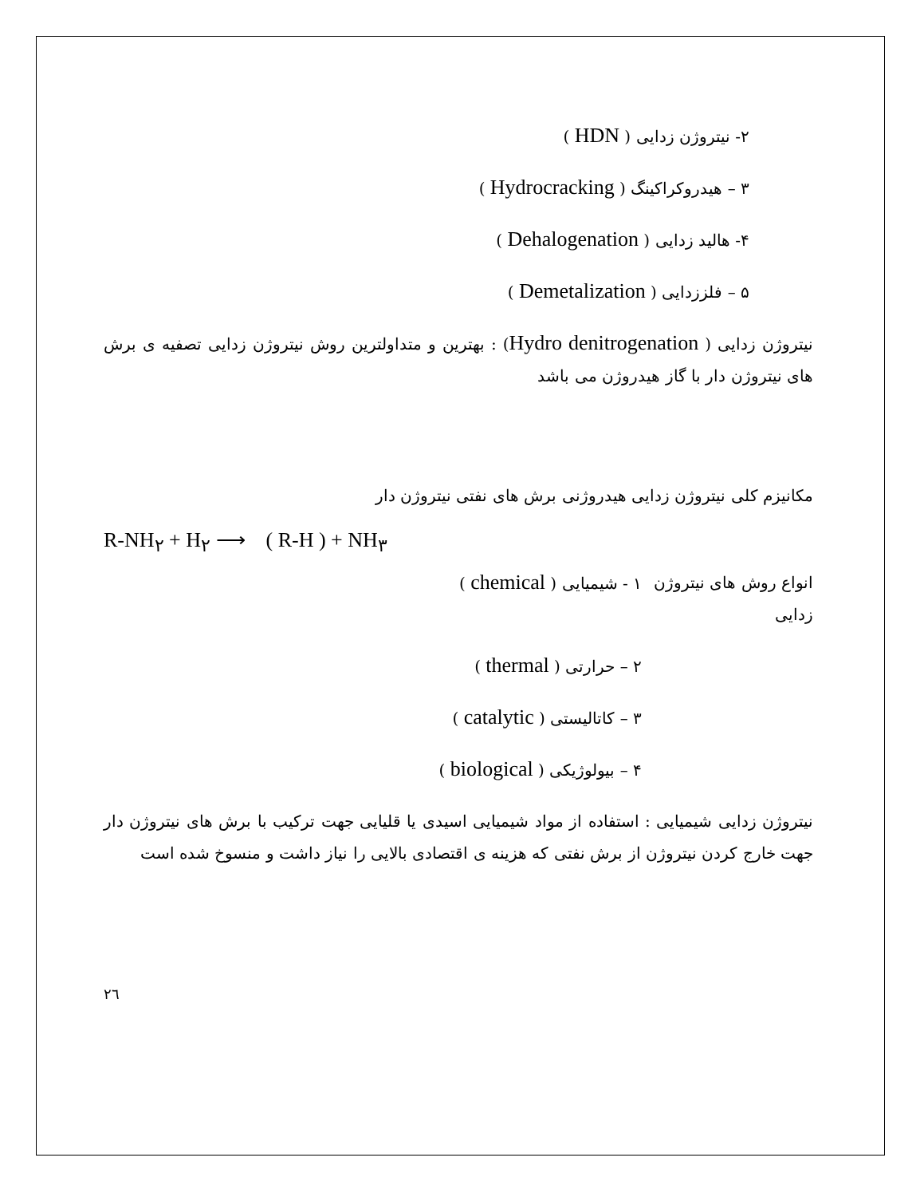۲- نیتروژن زدایی ( HDN )
۳ – هیدروکراکینگ ( Hydrocracking )
۴- هالید زدایی ( Dehalogenation )
۵ – فلززدایی ( Demetalization )
نیتروژن زدایی ( Hydro denitrogenation) : بهترین و متداولترین روش نیتروژن زدایی تصفیه ی برش های نیتروژن دار با گاز هیدروژن می باشد
مکانیزم کلی نیتروژن زدایی هیدروژنی برش های نفتی نیتروژن دار
R-NH<sub>۲</sub> + H<sub>۲</sub> ⟶ ( R-H ) + NH<sub>۳</sub>
انواع روش های نیتروژن زدایی
۱ - شیمیایی ( chemical )
۲ – حرارتی ( thermal )
۳ – کاتالیستی ( catalytic )
۴ – بیولوژیکی ( biological )
نیتروژن زدایی شیمیایی : استفاده از مواد شیمیایی اسیدی یا قلیایی جهت ترکیب با برش های نیتروژن دار جهت خارج کردن نیتروژن از برش نفتی که هزینه ی اقتصادی بالایی را نیاز داشت و منسوخ شده است
۲٦